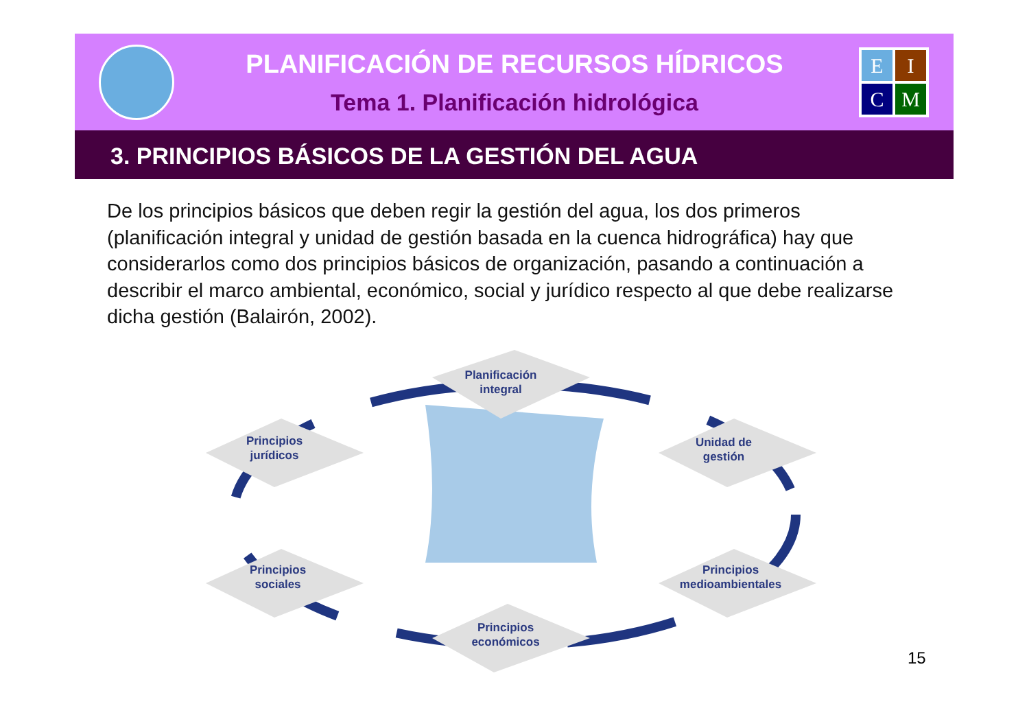PLANIFICACIÓN DE RECURSOS HÍDRICOS
Tema 1. Planificación hidrológica
E
I
C
M
3. PRINCIPIOS BÁSICOS DE LA GESTIÓN DEL AGUA
De los principios básicos que deben regir la gestión del agua, los dos primeros (planificación integral y unidad de gestión basada en la cuenca hidrográfica) hay que considerarlos como dos principios básicos de organización, pasando a continuación a describir el marco ambiental, económico, social y jurídico respecto al que debe realizarse dicha gestión (Balairón, 2002).
Planificación
integral
Principios
jurídicos
Unidad de
gestión
Principios
sociales
Principios
medioambientales
Principios
económicos
15